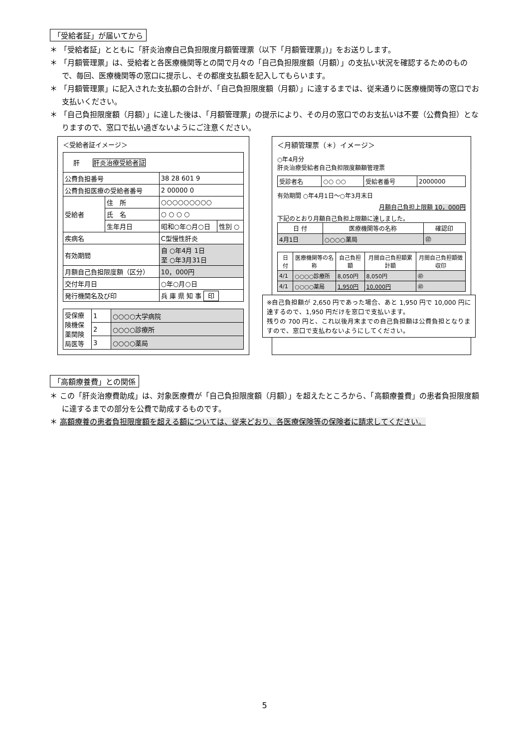「受給者証」が届いてから
＊ 「受給者証」とともに「肝炎治療自己負担限度月額管理票（以下「月額管理票」)」をお送りします。
＊ 「月額管理票」は、受給者と各医療機関等との間で月々の「自己負担限度額（月額）」の支払い状況を確認するためのもので、毎回、医療機関等の窓口に提示し、その都度支払額を記入してもらいます。
＊ 「月額管理票」に記入された支払額の合計が、「自己負担限度額（月額）」に達するまでは、従来通りに医療機関等の窓口でお支払いください。
＊ 「自己負担限度額（月額）」に達した後は、「月額管理票」の提示により、その月の窓口でのお支払いは不要（公費負担）となりますので、窓口で払い過ぎないようにご注意ください。
＜受給者証イメージ＞
| 肝 肝炎治療受給者証 | | | |
| 公費負担番号 | | 38 28 601 9 | |
| 公費負担医療の受給者番号 | | 2 00000 0 | |
| 受給者 | 住 所 | ○○○○○○○○○ | |
| | 氏 名 | ○ ○ ○ ○ | |
| | 生年月日 | 昭和○年○月○日 | 性別 ○ |
| 疾病名 | | C型慢性肝炎 | |
| 有効期間 | | 自 ○年4月 1日 至 ○年3月31日 | |
| 月額自己負担限度額（区分） | | 10，000円 | |
| 交付年月日 | | ○年○月○日 | |
| 発行機関名及び印 | | 兵 庫 県 知 事 印 | |
| 受保療険機保薬関険局医等 | 1 | ○○○○大学病院 |
| | 2 | ○○○○診療所 |
| | 3 | ○○○○薬局 |
＜月額管理票（＊）イメージ＞
○年4月分
肝炎治療受給者自己負担限度額額管理票
| 受診者名 | ○○ ○○ | 受給者番号 | 2000000 |
有効期間 ○年4月1日～○年3月末日
月額自己負担上限額 10，000円
下記のとおり月額自己負担上限額に達しました。
| 日 付 | 医療機関等の名称 | 確認印 |
| --- | --- | --- |
| 4月1日 | ○○○○薬局 | ㊞ |
| 日 付 | 医療機関等の名称 | 自己負担額 | 月間自己負担額累計額 | 月間自己負担額徴収印 |
| --- | --- | --- | --- | --- |
| 4/1 | ○○○○診療所 | 8,050円 | 8,050円 | ㊞ |
| 4/1 | ○○○○薬局 | 1,950円 | 10,000円 | ㊞ |
※自己負担額が 2,650 円であった場合、あと 1,950 円で 10,000 円に達するので、1,950 円だけを窓口で支払います。
残りの 700 円と、これ以後月末までの自己負担額は公費負担となりますので、窓口で支払わないようにしてください。
「高額療養費」との関係
＊ この「肝炎治療費助成」は、対象医療費が「自己負担限度額（月額）」を超えたところから、「高額療養費」の患者負担限度額に達するまでの部分を公費で助成するものです。
＊ 高額療養の患者負担限度額を超える額については、従来どおり、各医療保険等の保険者に請求してください。
5